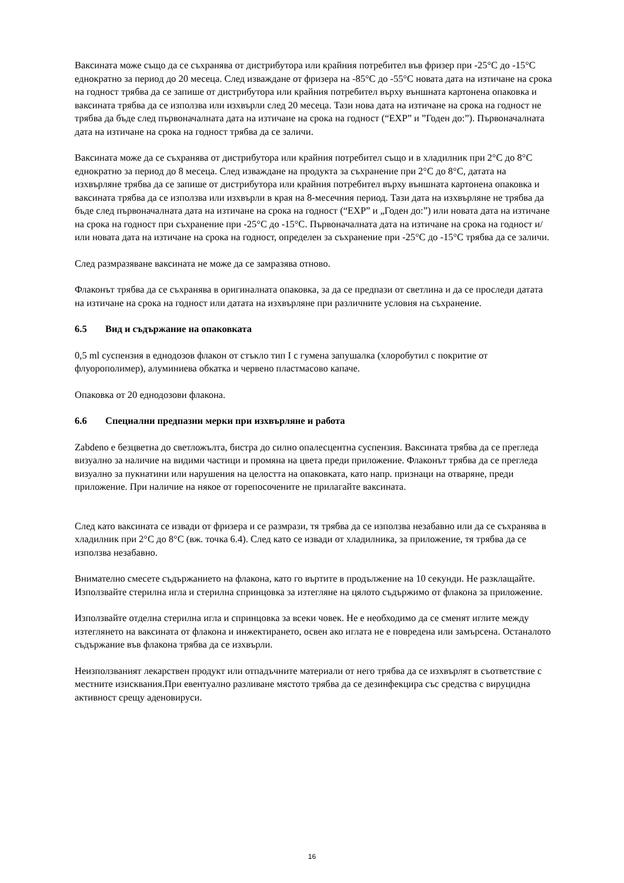Ваксината може също да се съхранява от дистрибутора или крайния потребител във фризер при -25°C до -15°C еднократно за период до 20 месеца. След изваждане от фризера на -85°C до -55°C новата дата на изтичане на срока на годност трябва да се запише от дистрибутора или крайния потребител върху външната картонена опаковка и ваксината трябва да се използва или изхвърли след 20 месеца. Тази нова дата на изтичане на срока на годност не трябва да бъде след първоначалната дата на изтичане на срока на годност (“EXP” и ”Годен до:”). Първоначалната дата на изтичане на срока на годност трябва да се заличи.
Ваксината може да се съхранява от дистрибутора или крайния потребител също и в хладилник при 2°C до 8°C еднократно за период до 8 месеца. След изваждане на продукта за съхранение при 2°C до 8°C, датата на изхвърляне трябва да се запише от дистрибутора или крайния потребител върху външната картонена опаковка и ваксината трябва да се използва или изхвърли в края на 8-месечния период. Тази дата на изхвърляне не трябва да бъде след първоначалната дата на изтичане на срока на годност (“EXP” и „Годен до:”) или новата дата на изтичане на срока на годност при съхранение при -25°C до -15°C. Първоначалната дата на изтичане на срока на годност и/или новата дата на изтичане на срока на годност, определен за съхранение при -25°C до -15°C трябва да се заличи.
След размразяване ваксината не може да се замразява отново.
Флаконът трябва да се съхранява в оригиналната опаковка, за да се предпази от светлина и да се проследи датата на изтичане на срока на годност или датата на изхвърляне при различните условия на съхранение.
6.5 Вид и съдържание на опаковката
0,5 ml суспензия в еднодозов флакон от стъкло тип I с гумена запушалка (хлоробутил с покритие от флуорополимер), алуминиева обкатка и червено пластмасово капаче.
Опаковка от 20 еднодозови флакона.
6.6 Специални предпазни мерки при изхвърляне и работа
Zabdeno е безцветна до светложълта, бистра до силно опалесцентна суспензия. Ваксината трябва да се прегледа визуално за наличие на видими частици и промяна на цвета преди приложение. Флаконът трябва да се прегледа визуално за пукнатини или нарушения на целостта на опаковката, като напр. признаци на отваряне, преди приложение. При наличие на някое от горепосочените не прилагайте ваксината.
След като ваксината се извади от фризера и се размрази, тя трябва да се използва незабавно или да се съхранява в хладилник при 2°C до 8°C (вж. точка 6.4). След като се извади от хладилника, за приложение, тя трябва да се използва незабавно.
Внимателно смесете съдържанието на флакона, като го въртите в продължение на 10 секунди. Не разклащайте. Използвайте стерилна игла и стерилна спринцовка за изтегляне на цялото съдържимо от флакона за приложение.
Използвайте отделна стерилна игла и спринцовка за всеки човек. Не е необходимо да се сменят иглите между изтеглянето на ваксината от флакона и инжектирането, освен ако иглата не е повредена или замърсена. Останалото съдържание във флакона трябва да се изхвърли.
Неизползваният лекарствен продукт или отпадъчните материали от него трябва да се изхвърлят в съответствие с местните изисквания.При евентуално разливане мястото трябва да се дезинфекцира със средства с вируцидна активност срещу аденовируси.
16